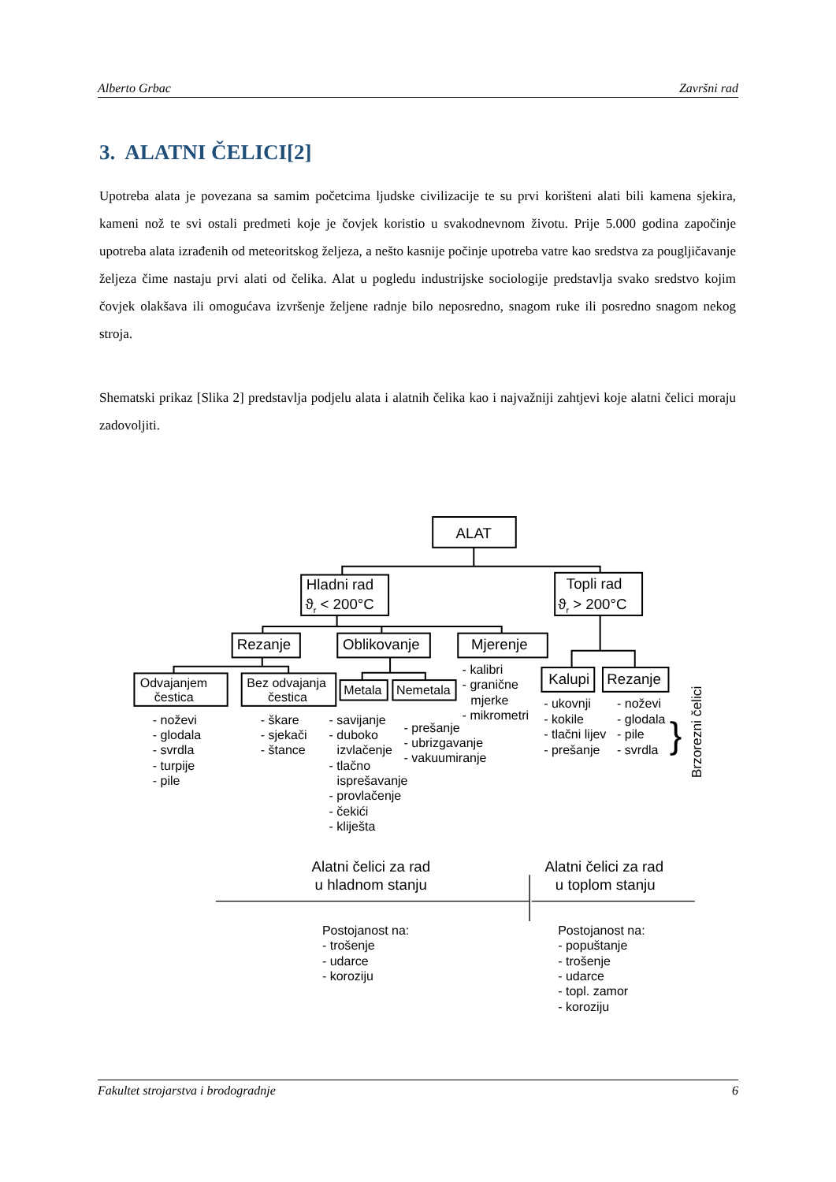Alberto Grbac Završni rad
3. ALATNI ČELICI[2]
Upotreba alata je povezana sa samim početcima ljudske civilizacije te su prvi korišteni alati bili kamena sjekira, kameni nož te svi ostali predmeti koje je čovjek koristio u svakodnevnom životu. Prije 5.000 godina započinje upotreba alata izrađenih od meteoritskog željeza, a nešto kasnije počinje upotreba vatre kao sredstva za pougljičavanje željeza čime nastaju prvi alati od čelika. Alat u pogledu industrijske sociologije predstavlja svako sredstvo kojim čovjek olakšava ili omogućava izvršenje željene radnje bilo neposredno, snagom ruke ili posredno snagom nekog stroja.
Shematski prikaz [Slika 2] predstavlja podjelu alata i alatnih čelika kao i najvažniji zahtjevi koje alatni čelici moraju zadovoljiti.
ALAT
Hladni rad
ϑr < 200°C
Topli rad
ϑr > 200°C
Rezanje
Oblikovanje
Mjerenje
Odvajanjem
čestica
Bez odvajanja
čestica
Metala
Nemetala
Kalupi
Rezanje
- noževi
- glodala
- svrdla
- turpije
- pile
- škare
- sjekači
- štance
- savijanje
- duboko
izvlačenje
- tlačno
isprešavanje
- provlačenje
- čekići
- kliješta
- prešanje
- ubrizgavanje
- vakuumiranje
- kalibri
- granične
mjerke
- mikrometri
- ukovnji
- kokile
- tlačni lijev
- prešanje
- noževi
- glodala
- pile
- svrdla
}
Brzorezni čelici
Alatni čelici za rad
u hladnom stanju
Alatni čelici za rad
u toplom stanju
Postojanost na:
- trošenje
- udarce
- koroziju
Postojanost na:
- popuštanje
- trošenje
- udarce
- topl. zamor
- koroziju
Fakultet strojarstva i brodogradnje 6